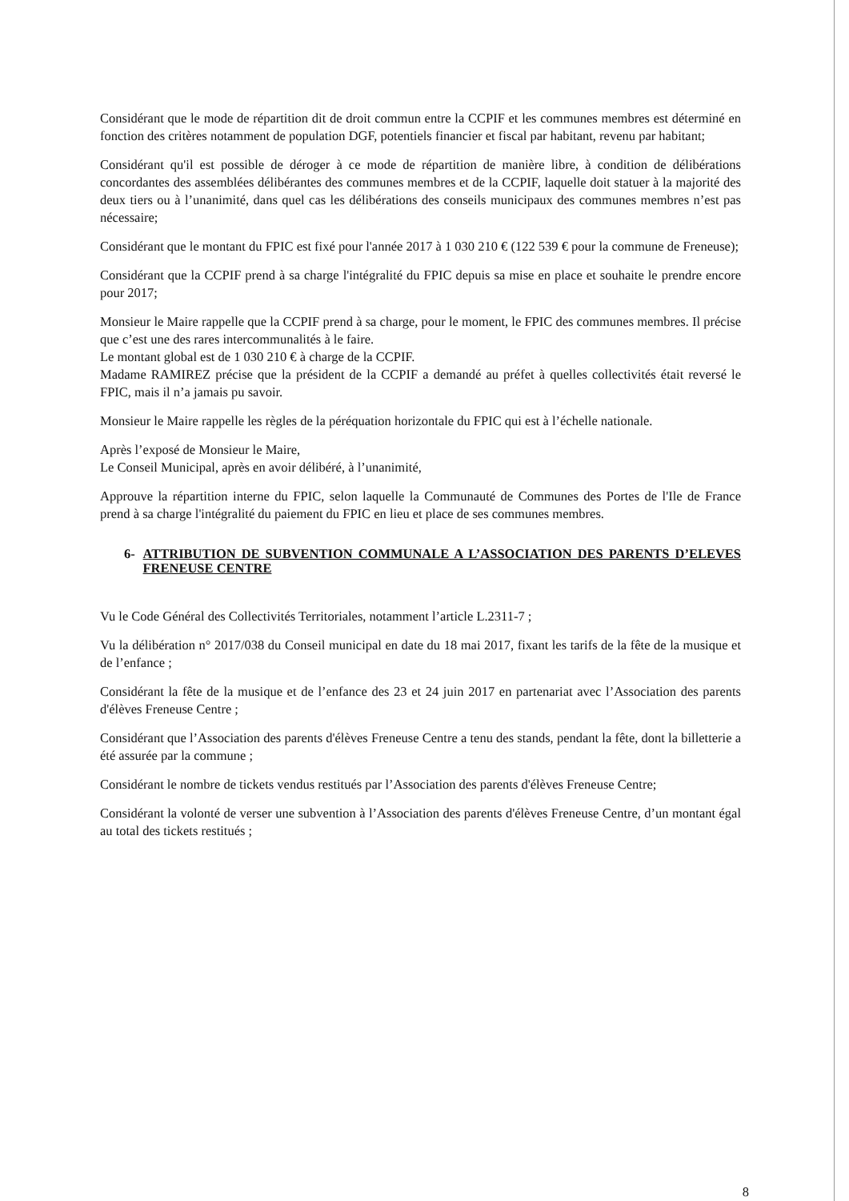Considérant que le mode de répartition dit de droit commun entre la CCPIF et les communes membres est déterminé en fonction des critères notamment de population DGF, potentiels financier et fiscal par habitant, revenu par habitant;
Considérant qu'il est possible de déroger à ce mode de répartition de manière libre, à condition de délibérations concordantes des assemblées délibérantes des communes membres et de la CCPIF, laquelle doit statuer à la majorité des deux tiers ou à l’unanimité, dans quel cas les délibérations des conseils municipaux des communes membres n’est pas nécessaire;
Considérant que le montant du FPIC est fixé pour l'année 2017 à 1 030 210 € (122 539 € pour la commune de Freneuse);
Considérant que la CCPIF prend à sa charge l'intégralité du FPIC depuis sa mise en place et souhaite le prendre encore pour 2017;
Monsieur le Maire rappelle que la CCPIF prend à sa charge, pour le moment, le FPIC des communes membres. Il précise que c’est une des rares intercommunalités à le faire.
Le montant global est de 1 030 210 € à charge de la CCPIF.
Madame RAMIREZ précise que la président de la CCPIF a demandé au préfet à quelles collectivités était reversé le FPIC, mais il n’a jamais pu savoir.
Monsieur le Maire rappelle les règles de la péréquation horizontale du FPIC qui est à l’échelle nationale.
Après l’exposé de Monsieur le Maire,
Le Conseil Municipal, après en avoir délibéré, à l’unanimité,
Approuve la répartition interne du FPIC, selon laquelle la Communauté de Communes des Portes de l'Ile de France prend à sa charge l'intégralité du paiement du FPIC en lieu et place de ses communes membres.
6- ATTRIBUTION DE SUBVENTION COMMUNALE A L’ASSOCIATION DES PARENTS D’ELEVES FRENEUSE CENTRE
Vu le Code Général des Collectivités Territoriales, notamment l’article L.2311-7 ;
Vu la délibération n° 2017/038 du Conseil municipal en date du 18 mai 2017, fixant les tarifs de la fête de la musique et de l’enfance ;
Considérant la fête de la musique et de l’enfance des 23 et 24 juin 2017 en partenariat avec l’Association des parents d'élèves Freneuse Centre ;
Considérant que l’Association des parents d'élèves Freneuse Centre a tenu des stands, pendant la fête, dont la billetterie a été assurée par la commune ;
Considérant le nombre de tickets vendus restitués par l’Association des parents d'élèves Freneuse Centre;
Considérant la volonté de verser une subvention à l’Association des parents d'élèves Freneuse Centre, d’un montant égal au total des tickets restitués ;
8